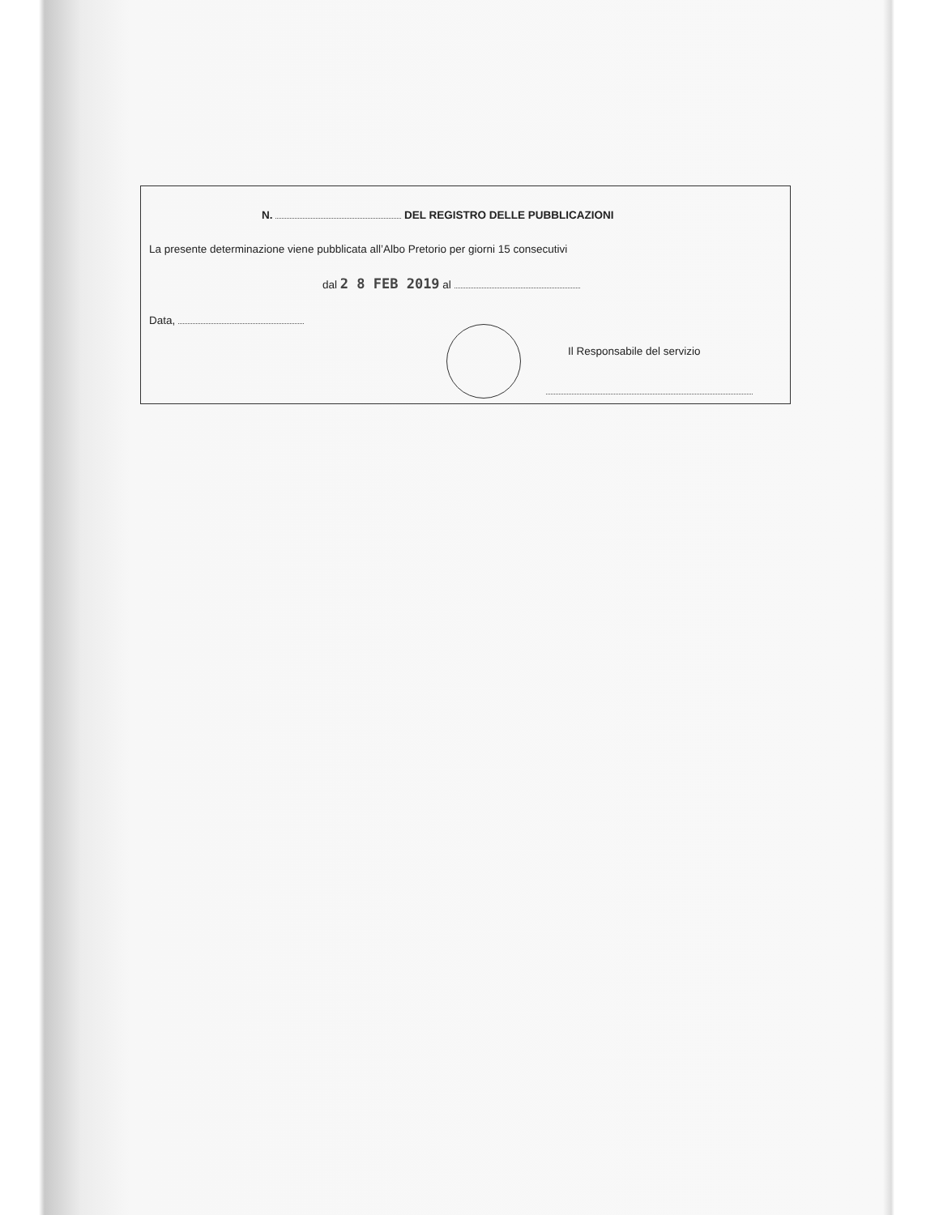N. DEL REGISTRO DELLE PUBBLICAZIONI
La presente determinazione viene pubblicata all’Albo Pretorio per giorni 15 consecutivi
dal 2 8 FEB 2019 al
Data,
Il Responsabile del servizio